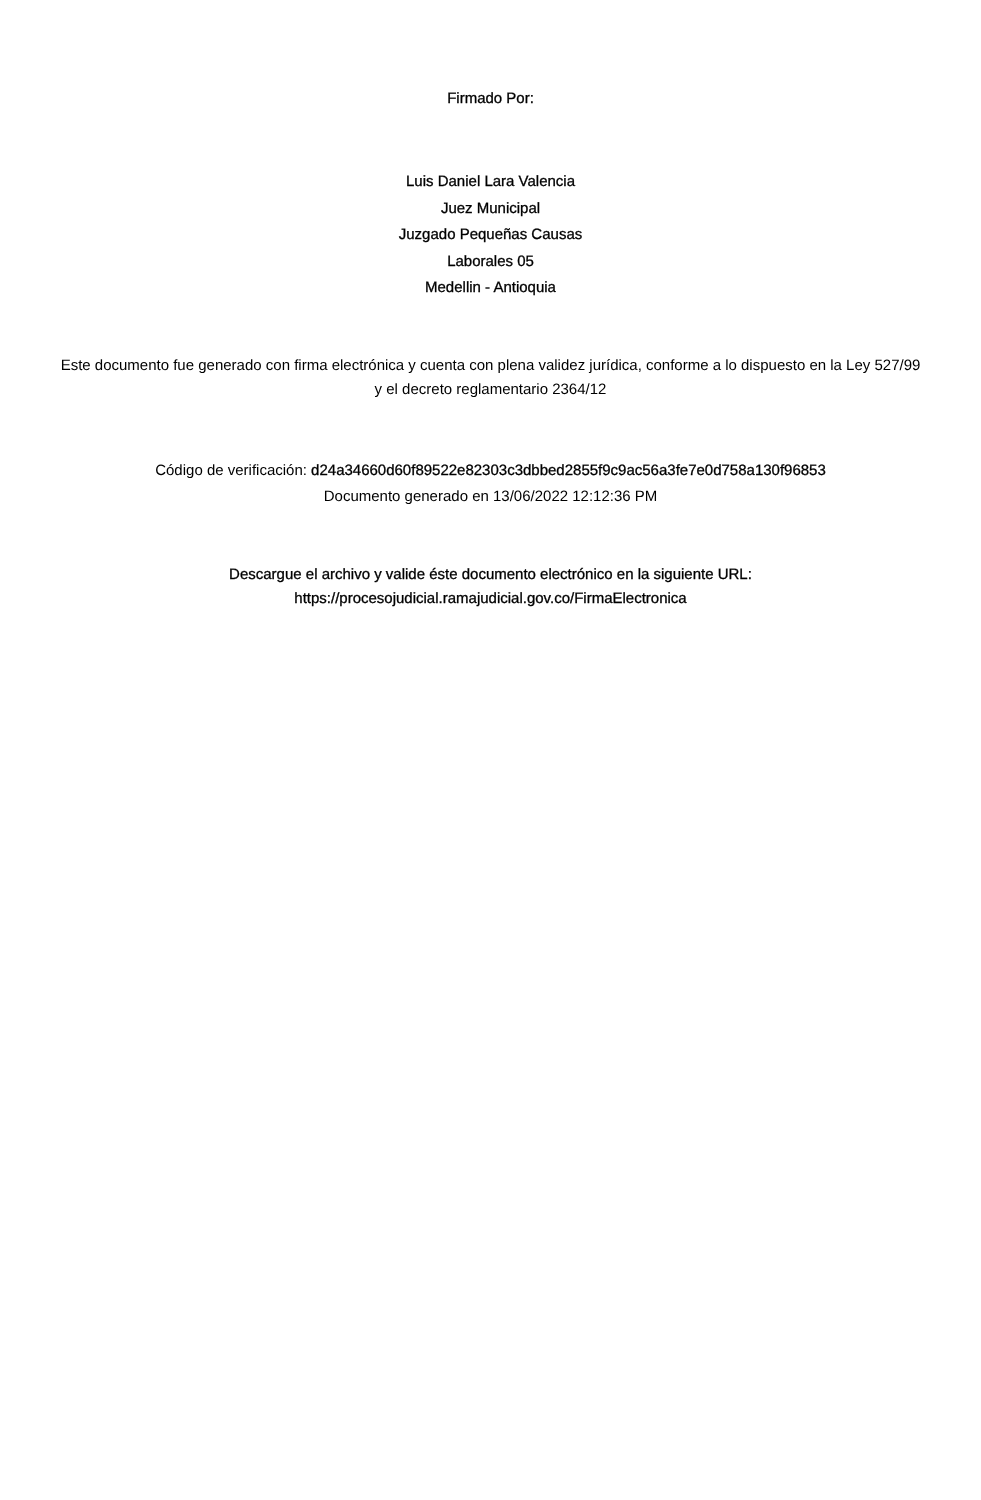Firmado Por:
Luis Daniel Lara Valencia
Juez Municipal
Juzgado Pequeñas Causas
Laborales 05
Medellin - Antioquia
Este documento fue generado con firma electrónica y cuenta con plena validez jurídica, conforme a lo dispuesto en la Ley 527/99 y el decreto reglamentario 2364/12
Código de verificación: d24a34660d60f89522e82303c3dbbed2855f9c9ac56a3fe7e0d758a130f96853
Documento generado en 13/06/2022 12:12:36 PM
Descargue el archivo y valide éste documento electrónico en la siguiente URL:
https://procesojudicial.ramajudicial.gov.co/FirmaElectronica